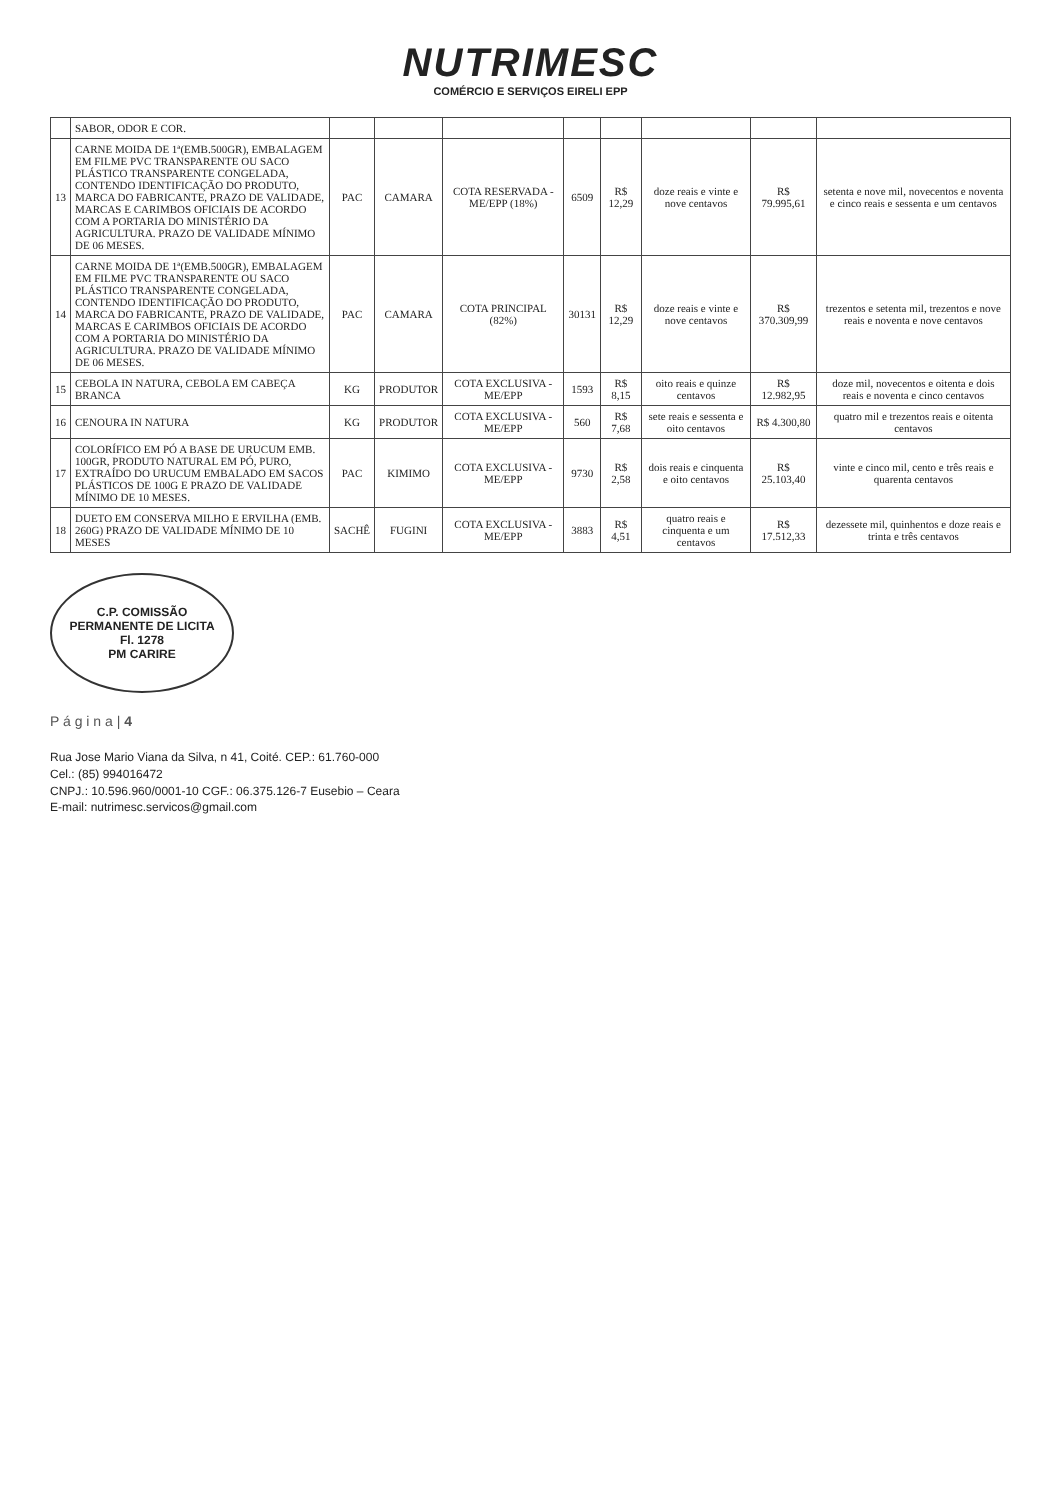NUTRIMESC
COMÉRCIO E SERVIÇOS EIRELI EPP
| | SABOR, ODOR E COR. | | | | | | | | |
| 13 | CARNE MOIDA DE 1ª(EMB.500GR), EMBALAGEM EM FILME PVC TRANSPARENTE OU SACO PLÁSTICO TRANSPARENTE CONGELADA, CONTENDO IDENTIFICAÇÃO DO PRODUTO, MARCA DO FABRICANTE, PRAZO DE VALIDADE, MARCAS E CARIMBOS OFICIAIS DE ACORDO COM A PORTARIA DO MINISTÉRIO DA AGRICULTURA. PRAZO DE VALIDADE MÍNIMO DE 06 MESES. | PAC | CAMARA | COTA RESERVADA - ME/EPP (18%) | 6509 | R$ 12,29 | doze reais e vinte e nove centavos | R$ 79.995,61 | setenta e nove mil, novecentos e noventa e cinco reais e sessenta e um centavos |
| 14 | CARNE MOIDA DE 1ª(EMB.500GR), EMBALAGEM EM FILME PVC TRANSPARENTE OU SACO PLÁSTICO TRANSPARENTE CONGELADA, CONTENDO IDENTIFICAÇÃO DO PRODUTO, MARCA DO FABRICANTE, PRAZO DE VALIDADE, MARCAS E CARIMBOS OFICIAIS DE ACORDO COM A PORTARIA DO MINISTÉRIO DA AGRICULTURA. PRAZO DE VALIDADE MÍNIMO DE 06 MESES. | PAC | CAMARA | COTA PRINCIPAL (82%) | 30131 | R$ 12,29 | doze reais e vinte e nove centavos | R$ 370.309,99 | trezentos e setenta mil, trezentos e nove reais e noventa e nove centavos |
| 15 | CEBOLA IN NATURA, CEBOLA EM CABEÇA BRANCA | KG | PRODUTOR | COTA EXCLUSIVA - ME/EPP | 1593 | R$ 8,15 | oito reais e quinze centavos | R$ 12.982,95 | doze mil, novecentos e oitenta e dois reais e noventa e cinco centavos |
| 16 | CENOURA IN NATURA | KG | PRODUTOR | COTA EXCLUSIVA - ME/EPP | 560 | R$ 7,68 | sete reais e sessenta e oito centavos | R$ 4.300,80 | quatro mil e trezentos reais e oitenta centavos |
| 17 | COLORÍFICO EM PÓ A BASE DE URUCUM EMB. 100GR, PRODUTO NATURAL EM PÓ, PURO, EXTRAÍDO DO URUCUM EMBALADO EM SACOS PLÁSTICOS DE 100G E PRAZO DE VALIDADE MÍNIMO DE 10 MESES. | PAC | KIMIMO | COTA EXCLUSIVA - ME/EPP | 9730 | R$ 2,58 | dois reais e cinquenta e oito centavos | R$ 25.103,40 | vinte e cinco mil, cento e três reais e quarenta centavos |
| 18 | DUETO EM CONSERVA MILHO E ERVILHA (EMB. 260G) PRAZO DE VALIDADE MÍNIMO DE 10 MESES | SACHÊ | FUGINI | COTA EXCLUSIVA - ME/EPP | 3883 | R$ 4,51 | quatro reais e cinquenta e um centavos | R$ 17.512,33 | dezessete mil, quinhentos e doze reais e trinta e três centavos |
C.P. COMISSÃO PERMANENTE DE LICITA
Fl. 1278
PM CARIRE
P á g i n a | 4
Rua Jose Mario Viana da Silva, n 41, Coité. CEP.: 61.760-000
Cel.: (85) 994016472
CNPJ.: 10.596.960/0001-10 CGF.: 06.375.126-7 Eusebio – Ceara
E-mail: nutrimesc.servicos@gmail.com